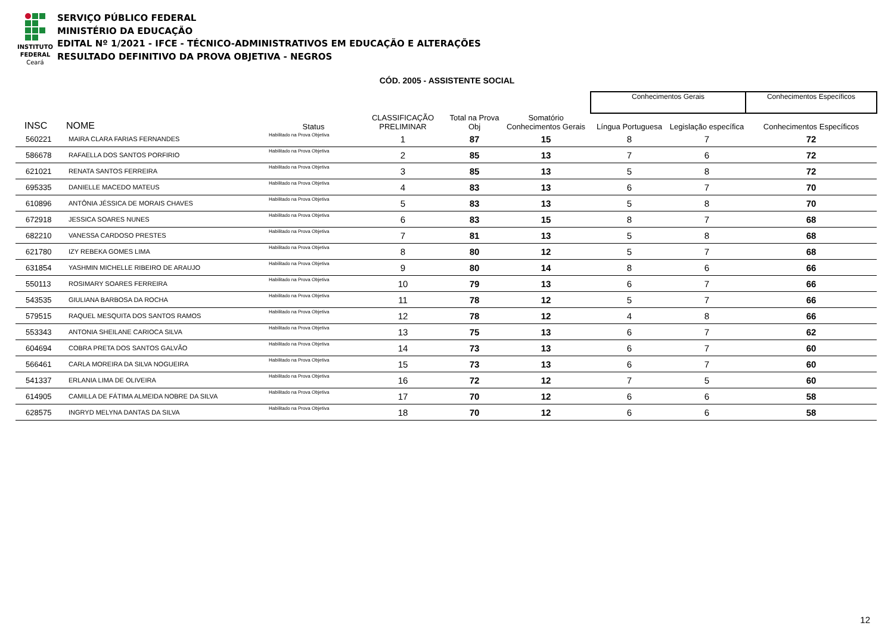INSTITUTO
FEDERAL
Ceará
SERVIÇO PÚBLICO FEDERAL
MINISTÉRIO DA EDUCAÇÃO
EDITAL Nº 1/2021 - IFCE - TÉCNICO-ADMINISTRATIVOS EM EDUCAÇÃO E ALTERAÇÕES
RESULTADO DEFINITIVO DA PROVA OBJETIVA - NEGROS
CÓD. 2005 - ASSISTENTE SOCIAL
| | | | | | | | Conhecimentos Gerais | | Conhecimentos Específicos |
| INSC | NOME | Status | CLASSIFICAÇÃO PRELIMINAR | Total na Prova Obj | Somatório Conhecimentos Gerais | | Língua Portuguesa | Legislação específica | Conhecimentos Específicos |
| 560221 | MAIRA CLARA FARIAS FERNANDES | Habilitado na Prova Objetiva | 1 | 87 | 15 | | 8 | 7 | 72 |
| 586678 | RAFAELLA DOS SANTOS PORFIRIO | Habilitado na Prova Objetiva | 2 | 85 | 13 | | 7 | 6 | 72 |
| 621021 | RENATA SANTOS FERREIRA | Habilitado na Prova Objetiva | 3 | 85 | 13 | | 5 | 8 | 72 |
| 695335 | DANIELLE MACEDO MATEUS | Habilitado na Prova Objetiva | 4 | 83 | 13 | | 6 | 7 | 70 |
| 610896 | ANTÔNIA JÉSSICA DE MORAIS CHAVES | Habilitado na Prova Objetiva | 5 | 83 | 13 | | 5 | 8 | 70 |
| 672918 | JESSICA SOARES NUNES | Habilitado na Prova Objetiva | 6 | 83 | 15 | | 8 | 7 | 68 |
| 682210 | VANESSA CARDOSO PRESTES | Habilitado na Prova Objetiva | 7 | 81 | 13 | | 5 | 8 | 68 |
| 621780 | IZY REBEKA GOMES LIMA | Habilitado na Prova Objetiva | 8 | 80 | 12 | | 5 | 7 | 68 |
| 631854 | YASHMIN MICHELLE RIBEIRO DE ARAUJO | Habilitado na Prova Objetiva | 9 | 80 | 14 | | 8 | 6 | 66 |
| 550113 | ROSIMARY SOARES FERREIRA | Habilitado na Prova Objetiva | 10 | 79 | 13 | | 6 | 7 | 66 |
| 543535 | GIULIANA BARBOSA DA ROCHA | Habilitado na Prova Objetiva | 11 | 78 | 12 | | 5 | 7 | 66 |
| 579515 | RAQUEL MESQUITA DOS SANTOS RAMOS | Habilitado na Prova Objetiva | 12 | 78 | 12 | | 4 | 8 | 66 |
| 553343 | ANTONIA SHEILANE CARIOCA SILVA | Habilitado na Prova Objetiva | 13 | 75 | 13 | | 6 | 7 | 62 |
| 604694 | COBRA PRETA DOS SANTOS GALVÃO | Habilitado na Prova Objetiva | 14 | 73 | 13 | | 6 | 7 | 60 |
| 566461 | CARLA MOREIRA DA SILVA NOGUEIRA | Habilitado na Prova Objetiva | 15 | 73 | 13 | | 6 | 7 | 60 |
| 541337 | ERLANIA LIMA DE OLIVEIRA | Habilitado na Prova Objetiva | 16 | 72 | 12 | | 7 | 5 | 60 |
| 614905 | CAMILLA DE FÁTIMA ALMEIDA NOBRE DA SILVA | Habilitado na Prova Objetiva | 17 | 70 | 12 | | 6 | 6 | 58 |
| 628575 | INGRYD MELYNA DANTAS DA SILVA | Habilitado na Prova Objetiva | 18 | 70 | 12 | | 6 | 6 | 58 |
12